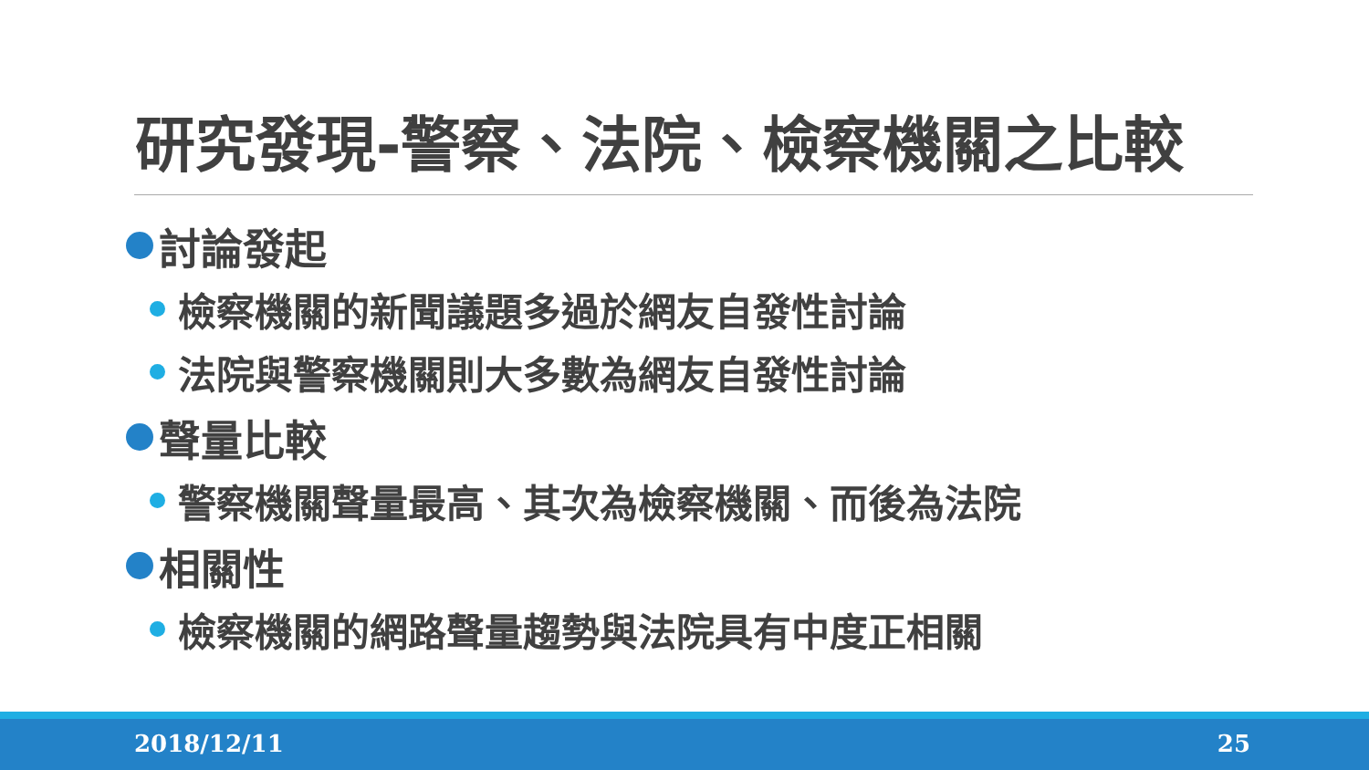研究發現-警察、法院、檢察機關之比較
討論發起
檢察機關的新聞議題多過於網友自發性討論
法院與警察機關則大多數為網友自發性討論
聲量比較
警察機關聲量最高、其次為檢察機關、而後為法院
相關性
檢察機關的網路聲量趨勢與法院具有中度正相關
2018/12/11 25